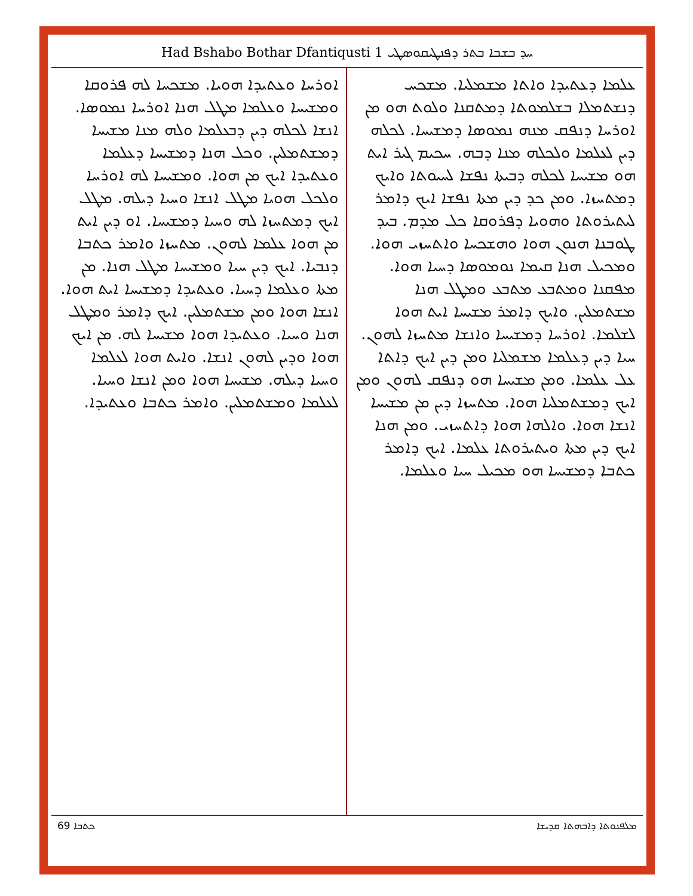Had Bshabo Bothar Dfantiqusti 1 ܚܕ ܒܫܒܐ ܒܬܪ ܕܦܢܛܝܩܘܣܛܝ
ܥܠܡܐ ܕܥܬܝܕܐ ܘܐܬܐ ܡܫܡܠܝܐ. ܡܫܟܚ ܕܢܫܬܡܠܐ ܒܫܠܡܘܬܐ ܕܡܬܩܢܐ ܘܠܘܬ ܗܘ ܡܢ ܐܘܪܚܐ ܕܢܦܩ ܡܢܗ ܢܡܘܣܐ ܕܡܫܝܚܐ. ܠܟܠܗ ܕܝܢ ܠܥܠܡܐ ܘܠܟܠܗ ܡܢܐ ܕܒܗ. ܚܟܝܡ ܓܝܪ ܐܝܬ ܗܘ ܡܫܝܚܐ ܠܟܠܗ ܕܒܝܬܐ ܢܦܫܐ ܠܚܝܘܬܐ ܘܐܝܟ ܕܡܬܚܙܐ. ܘܡܢ ܟܕ ܕܝܢ ܡܬܐ ܢܦܫܐ ܐܝܟ ܕܐܡܪ ܠܝܬܝܪܘܬܐ ܘܗܘܝܐ ܕܦܪܘܩܐ ܟܠ ܡܕܡ. ܒܝܕ ܛܘܒܢܐ ܗܢܘܢ ܗܘܐ ܘܗܫܟܚܐ ܘܐܬܚܙܝ ܗܘܐ. ܘܡܟܝܠ ܗܢܐ ܩܝܡܐ ܢܘܡܘܣܐ ܕܚܝܐ ܗܘܐ. ܡܦܩܢܐ ܘܡܬܒܥ ܡܬܒܥ ܘܡܛܠ ܗܢܐ ܡܫܬܡܠܝܢ. ܘܐܝܟ ܕܐܡܪ ܡܫܝܚܐ ܐܝܬ ܗܘܐ ܠܫܠܡܐ. ܐܘܪܚܐ ܕܡܫܝܚܐ ܘܐܢܫܐ ܡܬܚܙܐ ܠܗܘܢ. ܚܝܐ ܕܝܢ ܕܥܠܡܐ ܡܫܡܠܝܐ ܘܡܢ ܕܝܢ ܐܝܟ ܕܐܬܐ ܥܠ ܥܠܡܐ. ܘܡܢ ܡܫܝܚܐ ܗܘ ܕܢܦܩ ܠܗܘܢ ܘܡܢ ܐܝܟ ܕܡܫܬܡܠܝܐ ܗܘܐ. ܡܬܚܙܐ ܕܝܢ ܡܢ ܡܫܝܚܐ ܐܢܫܐ ܗܘܐ. ܘܐܠܗܐ ܗܘܐ ܕܐܬܚܙܝ. ܘܡܢ ܗܢܐ ܐܝܟ ܕܝܢ ܡܬܐ ܘܝܬܝܪܘܬܐ ܥܠܡܐ. ܐܝܟ ܕܐܡܪ ܟܬܒܐ ܕܡܫܝܚܐ ܗܘ ܡܟܝܠ ܚܝܐ ܘܥܠܡܐ.
ܐܘܪܚܐ ܘܥܬܝܕܐ ܗܘܝܐ. ܡܫܟܚܐ ܠܗ ܦܪܘܩܐ ܘܡܫܝܚܐ ܘܥܠܡܐ ܡܛܠ ܗܢܐ ܐܘܪܚܐ ܢܡܘܣܐ. ܐܢܫܐ ܠܟܠܗ ܕܝܢ ܕܒܥܠܡܐ ܘܠܗ ܡܢܐ ܡܫܝܚܐ ܕܡܫܬܡܠܝܢ. ܘܟܠ ܗܢܐ ܕܡܫܝܚܐ ܕܥܠܡܐ ܘܥܬܝܕܐ ܐܝܟ ܡܢ ܗܘܐ. ܘܡܫܝܚܐ ܠܗ ܐܘܪܚܐ ܘܠܟܠ ܗܘܝܐ ܡܛܠ ܐܢܫܐ ܘܚܝܐ ܕܝܠܗ. ܡܛܠ ܐܝܟ ܕܡܬܚܙܐ ܠܗ ܘܚܝܐ ܕܡܫܝܚܐ. ܐܘ ܕܝܢ ܐܝܬ ܡܢ ܗܘܐ ܥܠܡܐ ܠܗܘܢ. ܡܬܚܙܐ ܘܐܡܪ ܟܬܒܐ ܕܢܒܝܐ. ܐܝܟ ܕܝܢ ܚܝܐ ܘܡܫܝܚܐ ܡܛܠ ܗܢܐ. ܡܢ ܡܬܐ ܘܥܠܡܐ ܕܚܝܐ. ܘܥܬܝܕܐ ܕܡܫܝܚܐ ܐܝܬ ܗܘܐ. ܐܢܫܐ ܗܘܐ ܘܡܢ ܡܫܬܡܠܝܢ. ܐܝܟ ܕܐܡܪ ܘܡܛܠ ܗܢܐ ܘܚܝܐ. ܘܥܬܝܕܐ ܗܘܐ ܡܫܝܚܐ ܠܗ. ܡܢ ܐܝܟ ܗܘܐ ܘܕܝܢ ܠܗܘܢ ܐܢܫܐ. ܘܐܝܬ ܗܘܐ ܠܥܠܡܐ ܘܚܝܐ ܕܝܠܗ. ܡܫܝܚܐ ܗܘܐ ܘܡܢ ܐܢܫܐ ܘܚܝܐ. ܠܥܠܡܐ ܘܡܫܬܡܠܝܢ. ܘܐܡܪ ܟܬܒܐ ܘܥܬܝܕܐ.
ܟܬܒܐ 69 ܡܠܦܢܘܬܐ ܕܐܒܗܬܐ ܩܕܝܫܐ